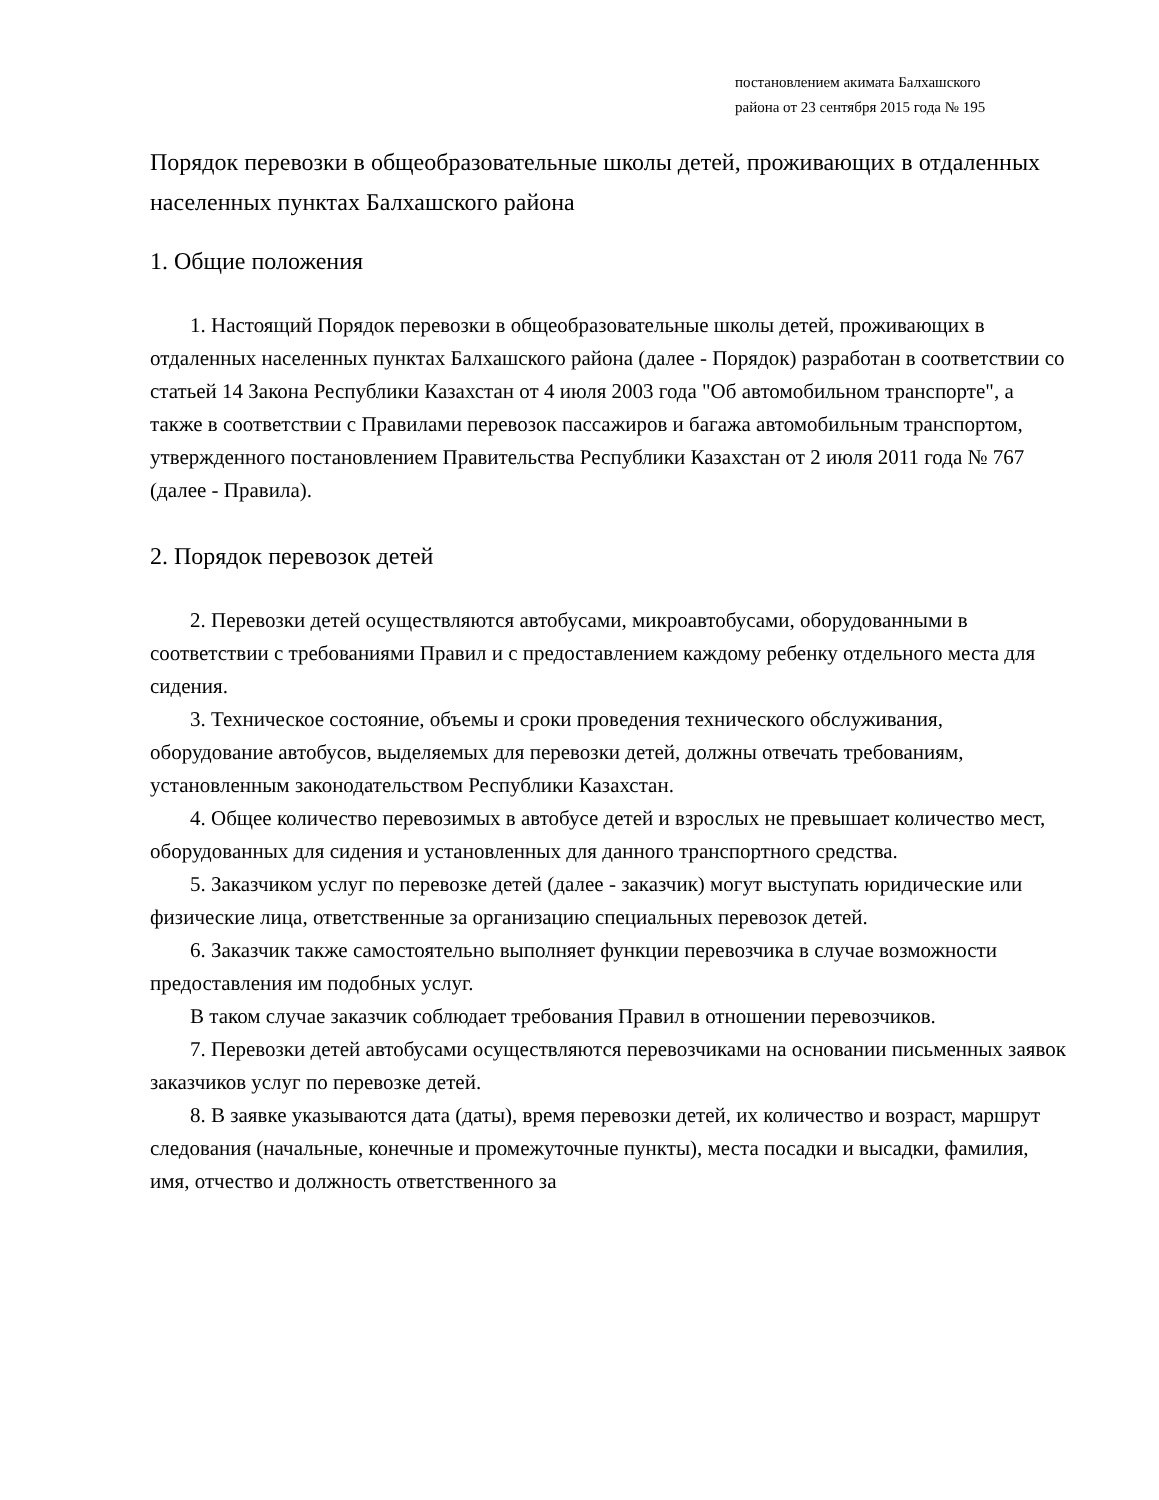постановлением акимата Балхашского
района от 23 сентября 2015 года № 195
Порядок перевозки в общеобразовательные школы детей, проживающих в отдаленных населенных пунктах Балхашского района
1. Общие положения
1. Настоящий Порядок перевозки в общеобразовательные школы детей, проживающих в отдаленных населенных пунктах Балхашского района (далее - Порядок) разработан в соответствии со статьей 14 Закона Республики Казахстан от 4 июля 2003 года "Об автомобильном транспорте", а также в соответствии с Правилами перевозок пассажиров и багажа автомобильным транспортом, утвержденного постановлением Правительства Республики Казахстан от 2 июля 2011 года № 767 (далее - Правила).
2. Порядок перевозок детей
2. Перевозки детей осуществляются автобусами, микроавтобусами, оборудованными в соответствии с требованиями Правил и с предоставлением каждому ребенку отдельного места для сидения.
3. Техническое состояние, объемы и сроки проведения технического обслуживания, оборудование автобусов, выделяемых для перевозки детей, должны отвечать требованиям, установленным законодательством Республики Казахстан.
4. Общее количество перевозимых в автобусе детей и взрослых не превышает количество мест, оборудованных для сидения и установленных для данного транспортного средства.
5. Заказчиком услуг по перевозке детей (далее - заказчик) могут выступать юридические или физические лица, ответственные за организацию специальных перевозок детей.
6. Заказчик также самостоятельно выполняет функции перевозчика в случае возможности предоставления им подобных услуг.
В таком случае заказчик соблюдает требования Правил в отношении перевозчиков.
7. Перевозки детей автобусами осуществляются перевозчиками на основании письменных заявок заказчиков услуг по перевозке детей.
8. В заявке указываются дата (даты), время перевозки детей, их количество и возраст, маршрут следования (начальные, конечные и промежуточные пункты), места посадки и высадки, фамилия, имя, отчество и должность ответственного за